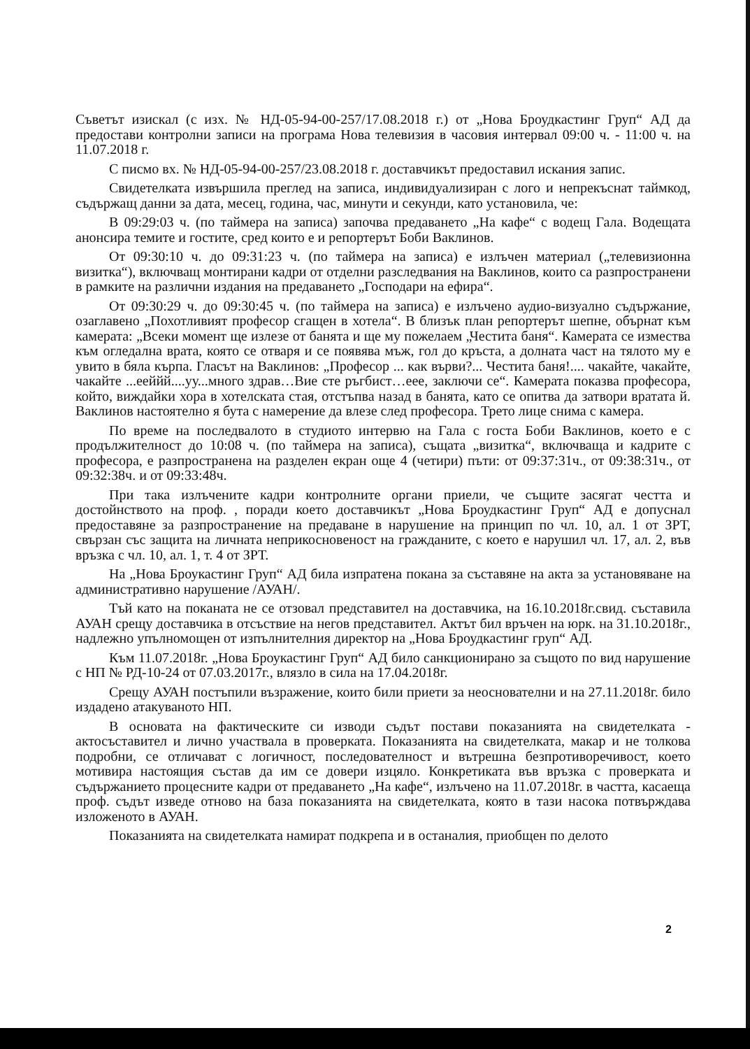Съветът изискал (с изх. № НД-05-94-00-257/17.08.2018 г.) от „Нова Броудкастинг Груп“ АД да предостави контролни записи на програма Нова телевизия в часовия интервал 09:00 ч. - 11:00 ч. на 11.07.2018 г.
С писмо вх. № НД-05-94-00-257/23.08.2018 г. доставчикът предоставил искания запис.
Свидетелката извършила преглед на записа, индивидуализиран с лого и непрекъснат таймкод, съдържащ данни за дата, месец, година, час, минути и секунди, като установила, че:
В 09:29:03 ч. (по таймера на записа) започва предаването „На кафе“ с водещ Гала. Водещата анонсира темите и гостите, сред които е и репортерът Боби Ваклинов.
От 09:30:10 ч. до 09:31:23 ч. (по таймера на записа) е излъчен материал („телевизионна визитка“), включващ монтирани кадри от отделни разследвания на Ваклинов, които са разпространени в рамките на различни издания на предаването „Господари на ефира“.
От 09:30:29 ч. до 09:30:45 ч. (по таймера на записа) е излъчено аудио-визуално съдържание, озаглавено „Похотливият професор сгащен в хотела“. В близък план репортерът шепне, обърнат към камерата: „Всеки момент ще излезе от банята и ще му пожелаем „Честита баня“. Камерата се измества към огледална врата, която се отваря и се появява мъж, гол до кръста, а долната част на тялото му е увито в бяла кърпа. Гласът на Ваклинов: „Професор ... как върви?... Честита баня!.... чакайте, чакайте, чакайте ...ееййй....уу...много здрав…Вие сте ръгбист…еее, заключи се“. Камерата показва професора, който, виждайки хора в хотелската стая, отстъпва назад в банята, като се опитва да затвори вратата й. Ваклинов настоятелно я бута с намерение да влезе след професора. Трето лице снима с камера.
По време на последвалото в студиото интервю на Гала с госта Боби Ваклинов, което е с продължителност до 10:08 ч. (по таймера на записа), същата „визитка“, включваща и кадрите с професора, е разпространена на разделен екран още 4 (четири) пъти: от 09:37:31ч., от 09:38:31ч., от 09:32:38ч. и от 09:33:48ч.
При така излъчените кадри контролните органи приели, че същите засягат честта и достойнството на проф. , поради което доставчикът „Нова Броудкастинг Груп“ АД е допуснал предоставяне за разпространение на предаване в нарушение на принцип по чл. 10, ал. 1 от ЗРТ, свързан със защита на личната неприкосновеност на гражданите, с което е нарушил чл. 17, ал. 2, във връзка с чл. 10, ал. 1, т. 4 от ЗРТ.
На „Нова Броукастинг Груп“ АД била изпратена покана за съставяне на акта за установяване на административно нарушение /АУАН/.
Тъй като на поканата не се отзовал представител на доставчика, на 16.10.2018г.свид. съставила АУАН срещу доставчика в отсъствие на негов представител. Актът бил връчен на юрк. на 31.10.2018г., надлежно упълномощен от изпълнителния директор на „Нова Броудкастинг груп“ АД.
Към 11.07.2018г. „Нова Броукастинг Груп“ АД било санкционирано за същото по вид нарушение с НП № РД-10-24 от 07.03.2017г., влязло в сила на 17.04.2018г.
Срещу АУАН постъпили възражение, които били приети за неоснователни и на 27.11.2018г. било издадено атакуваното НП.
В основата на фактическите си изводи съдът постави показанията на свидетелката - актосъставител и лично участвала в проверката. Показанията на свидетелката, макар и не толкова подробни, се отличават с логичност, последователност и вътрешна безпротиворечивост, което мотивира настоящия състав да им се довери изцяло. Конкретиката във връзка с проверката и съдържанието процесните кадри от предаването „На кафе“, излъчено на 11.07.2018г. в частта, касаеща проф. съдът изведе отново на база показанията на свидетелката, която в тази насока потвърждава изложеното в АУАН.
Показанията на свидетелката намират подкрепа и в останалия, приобщен по делото
2